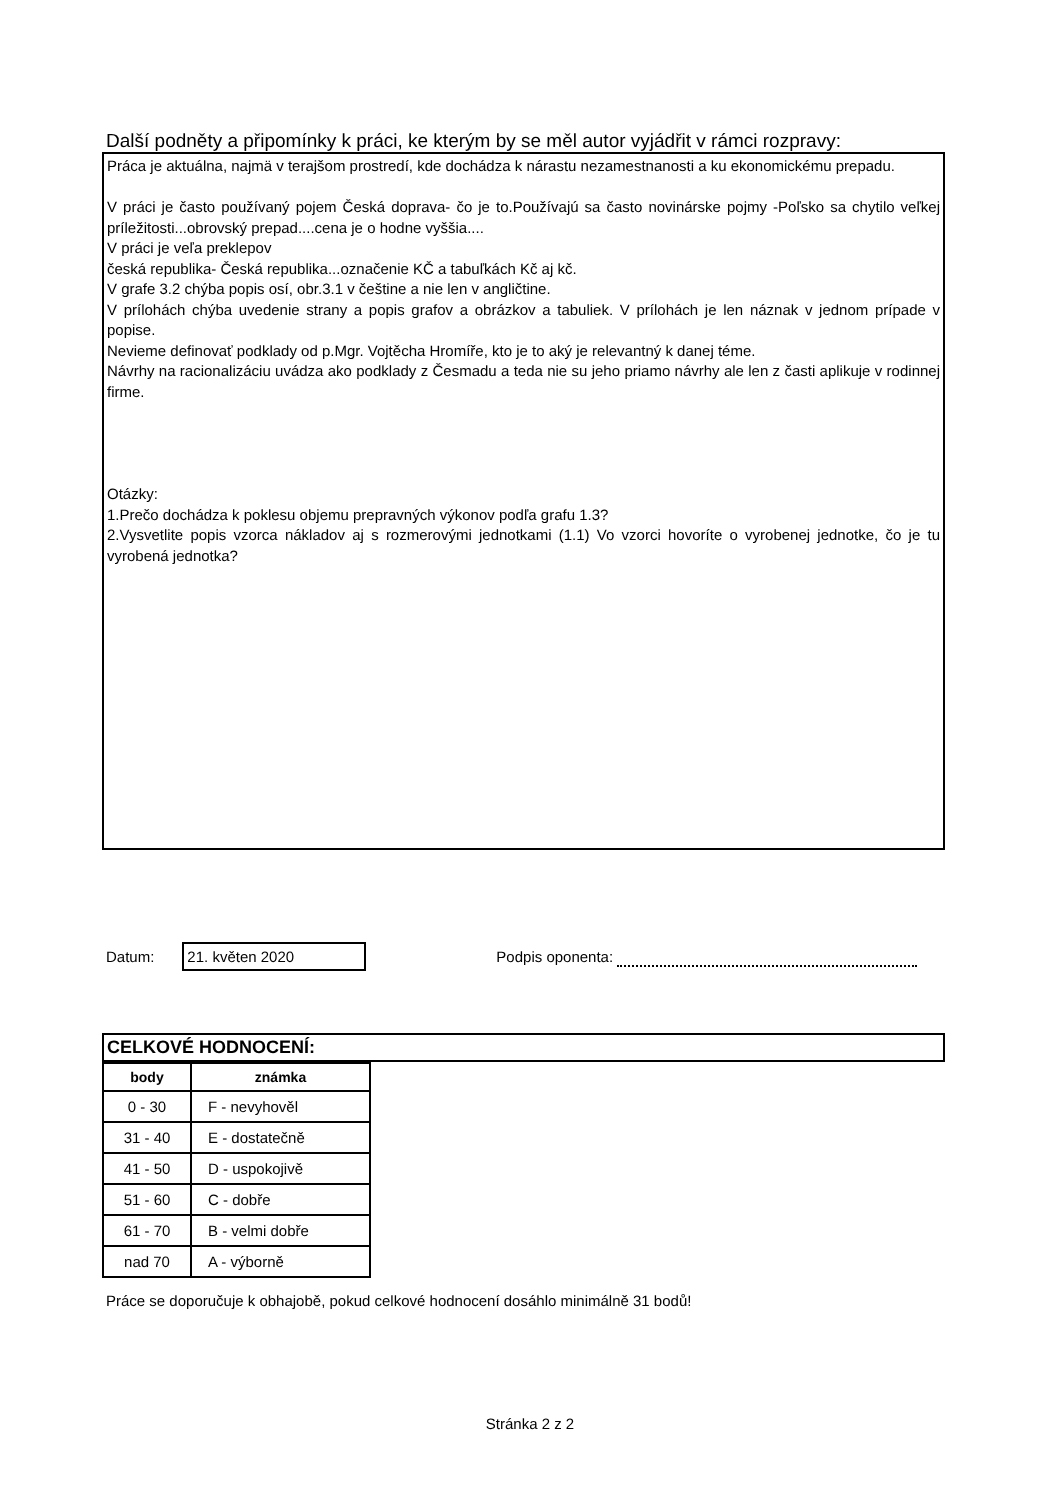Další podněty a připomínky k práci, ke kterým by se měl autor vyjádřit v rámci rozpravy:
Práca je aktuálna, najmä v terajšom prostredí, kde dochádza k nárastu nezamestnanosti a ku ekonomickému prepadu.
V práci je často používaný pojem Česká doprava- čo je to.Používajú sa často novinárske pojmy -Poľsko sa chytilo veľkej príležitosti...obrovský prepad....cena je o hodne vyššia....
V práci je veľa preklepov
česká republika- Česká republika...označenie KČ a tabuľkách Kč aj kč.
V grafe 3.2 chýba popis osí, obr.3.1 v češtine a nie len v angličtine.
V prílohách chýba uvedenie strany a popis grafov a obrázkov a tabuliek. V prílohách je len náznak v jednom prípade v popise.
Nevieme definovať podklady od p.Mgr. Vojtěcha Hromíře, kto je to aký je relevantný k danej téme.
Návrhy na racionalizáciu uvádza ako podklady z Česmadu a teda nie su jeho priamo návrhy ale len z časti aplikuje v rodinnej firme.
Otázky:
1.Prečo dochádza k poklesu objemu prepravných výkonov podľa grafu 1.3?
2.Vysvetlite popis vzorca nákladov aj s rozmerovými jednotkami (1.1) Vo vzorci hovoríte o vyrobenej jednotke, čo je tu vyrobená jednotka?
Datum:
21. květen 2020
Podpis oponenta:
CELKOVÉ HODNOCENÍ:
| body | známka |
| --- | --- |
| 0 - 30 | F - nevyhověl |
| 31 - 40 | E - dostatečně |
| 41 - 50 | D - uspokojivě |
| 51 - 60 | C - dobře |
| 61 - 70 | B - velmi dobře |
| nad 70 | A - výborně |
Práce se doporučuje k obhajobě, pokud celkové hodnocení dosáhlo minimálně 31 bodů!
Stránka 2 z 2